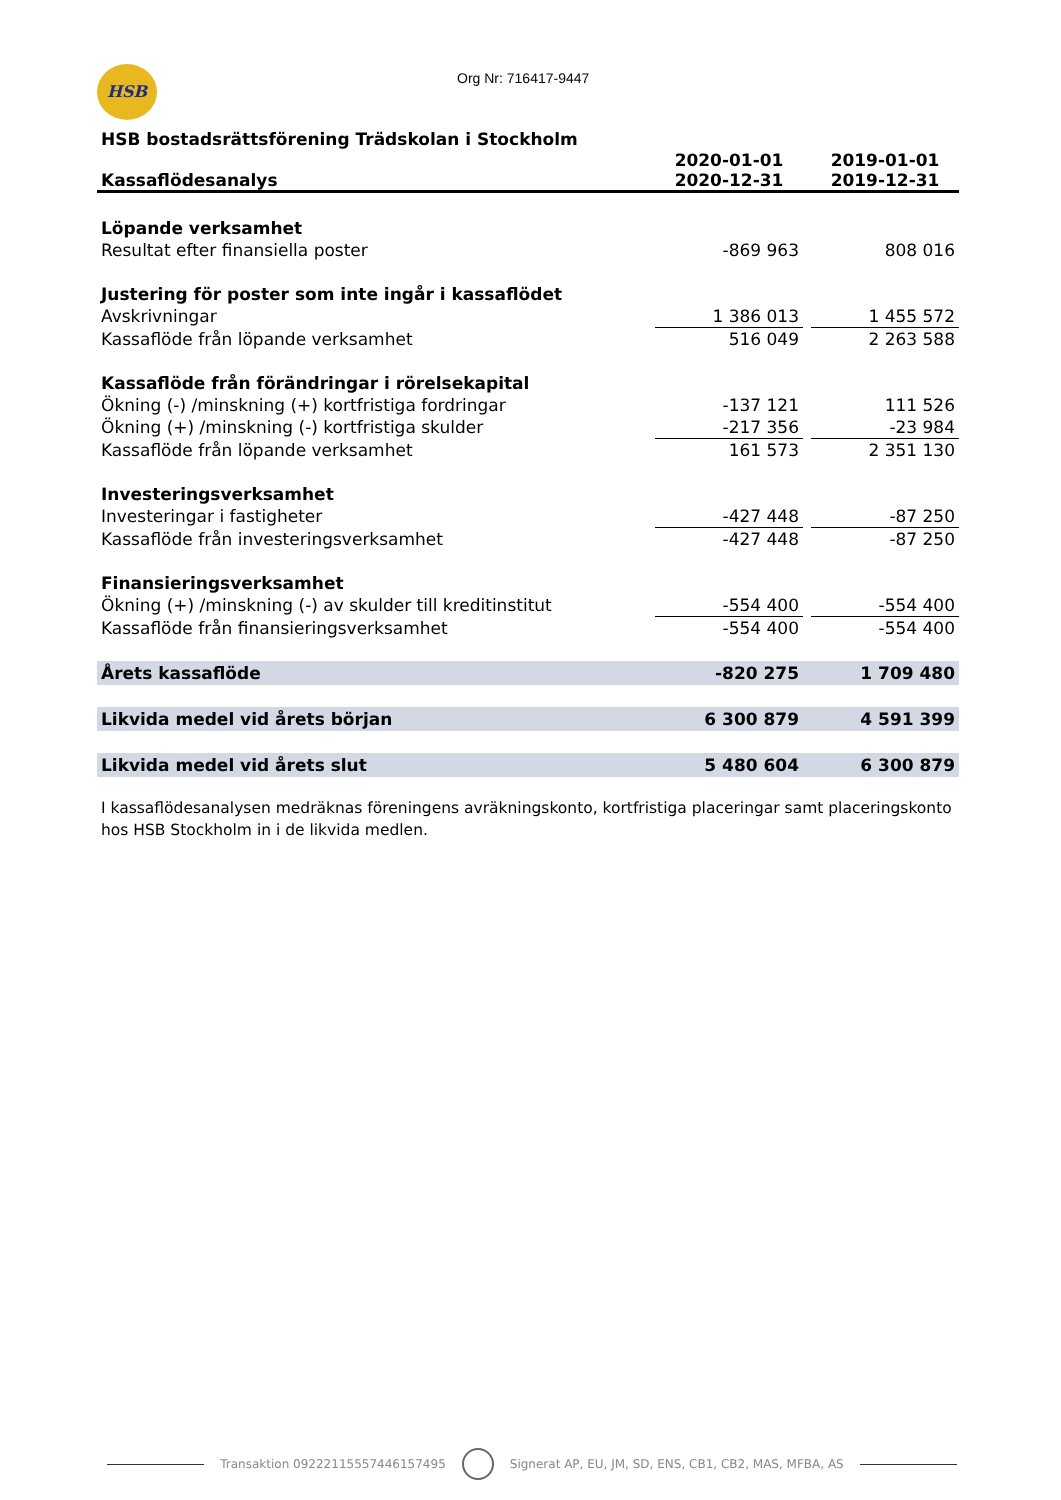HSB Org Nr: 716417-9447
| HSB bostadsrättsförening Trädskolan i Stockholm | | | |
| Kassaflödesanalys | 2020-01-01 2020-12-31 | | 2019-01-01 2019-12-31 |
| Löpande verksamhet | | | |
| Resultat efter finansiella poster | -869 963 | | 808 016 |
| Justering för poster som inte ingår i kassaflödet | | | |
| Avskrivningar | 1 386 013 | | 1 455 572 |
| Kassaflöde från löpande verksamhet | 516 049 | | 2 263 588 |
| Kassaflöde från förändringar i rörelsekapital | | | |
| Ökning (-) /minskning (+) kortfristiga fordringar | -137 121 | | 111 526 |
| Ökning (+) /minskning (-) kortfristiga skulder | -217 356 | | -23 984 |
| Kassaflöde från löpande verksamhet | 161 573 | | 2 351 130 |
| Investeringsverksamhet | | | |
| Investeringar i fastigheter | -427 448 | | -87 250 |
| Kassaflöde från investeringsverksamhet | -427 448 | | -87 250 |
| Finansieringsverksamhet | | | |
| Ökning (+) /minskning (-) av skulder till kreditinstitut | -554 400 | | -554 400 |
| Kassaflöde från finansieringsverksamhet | -554 400 | | -554 400 |
| Årets kassaflöde | -820 275 | | 1 709 480 |
| Likvida medel vid årets början | 6 300 879 | | 4 591 399 |
| Likvida medel vid årets slut | 5 480 604 | | 6 300 879 |
I kassaflödesanalysen medräknas föreningens avräkningskonto, kortfristiga placeringar samt placeringskonto hos HSB Stockholm in i de likvida medlen.
Transaktion 09222115557446157495 Signerat AP, EU, JM, SD, ENS, CB1, CB2, MAS, MFBA, AS